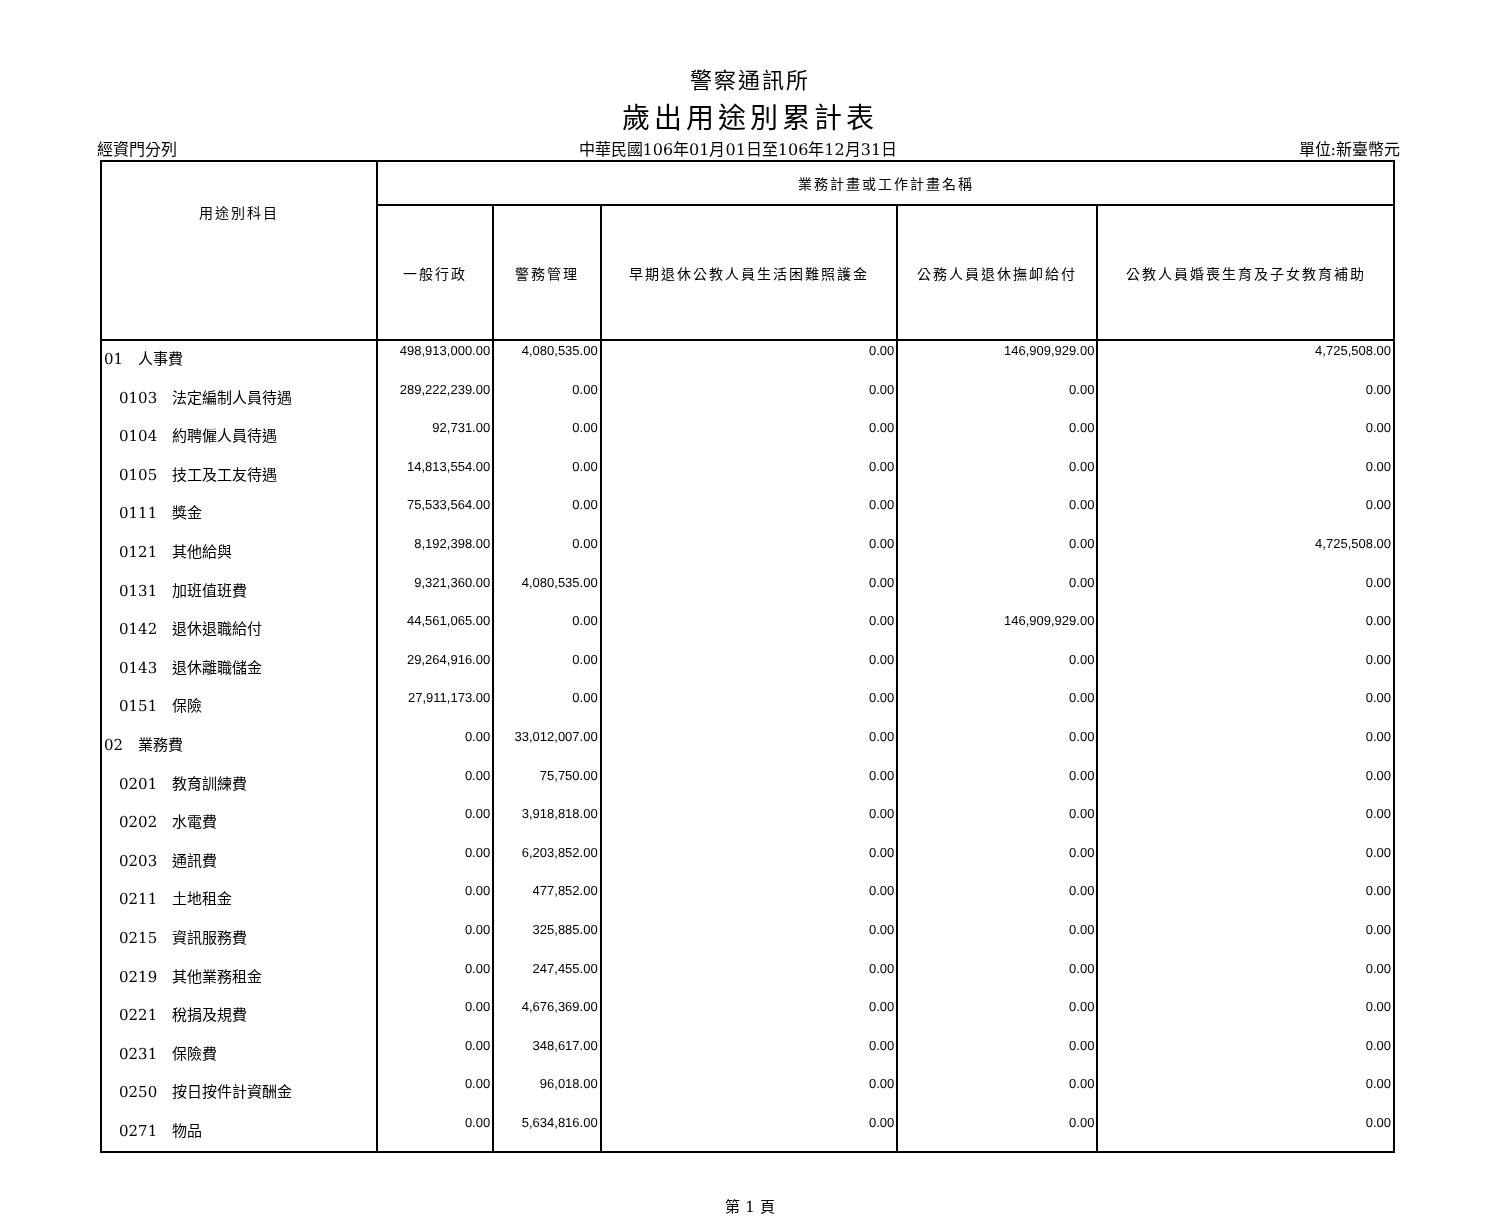警察通訊所
歲出用途別累計表
經資門分列 中華民國106年01月01日至106年12月31日 單位:新臺幣元
| 用途別科目 | 業務計畫或工作計畫名稱 | | | | |
| --- | --- | --- | --- | --- | --- |
| | 一般行政 | 警務管理 | 早期退休公教人員生活困難照護金 | 公務人員退休撫卹給付 | 公教人員婚喪生育及子女教育補助 |
| 01 人事費 | 498,913,000.00 | 4,080,535.00 | 0.00 | 146,909,929.00 | 4,725,508.00 |
| 0103 法定編制人員待遇 | 289,222,239.00 | 0.00 | 0.00 | 0.00 | 0.00 |
| 0104 約聘僱人員待遇 | 92,731.00 | 0.00 | 0.00 | 0.00 | 0.00 |
| 0105 技工及工友待遇 | 14,813,554.00 | 0.00 | 0.00 | 0.00 | 0.00 |
| 0111 獎金 | 75,533,564.00 | 0.00 | 0.00 | 0.00 | 0.00 |
| 0121 其他給與 | 8,192,398.00 | 0.00 | 0.00 | 0.00 | 4,725,508.00 |
| 0131 加班值班費 | 9,321,360.00 | 4,080,535.00 | 0.00 | 0.00 | 0.00 |
| 0142 退休退職給付 | 44,561,065.00 | 0.00 | 0.00 | 146,909,929.00 | 0.00 |
| 0143 退休離職儲金 | 29,264,916.00 | 0.00 | 0.00 | 0.00 | 0.00 |
| 0151 保險 | 27,911,173.00 | 0.00 | 0.00 | 0.00 | 0.00 |
| 02 業務費 | 0.00 | 33,012,007.00 | 0.00 | 0.00 | 0.00 |
| 0201 教育訓練費 | 0.00 | 75,750.00 | 0.00 | 0.00 | 0.00 |
| 0202 水電費 | 0.00 | 3,918,818.00 | 0.00 | 0.00 | 0.00 |
| 0203 通訊費 | 0.00 | 6,203,852.00 | 0.00 | 0.00 | 0.00 |
| 0211 土地租金 | 0.00 | 477,852.00 | 0.00 | 0.00 | 0.00 |
| 0215 資訊服務費 | 0.00 | 325,885.00 | 0.00 | 0.00 | 0.00 |
| 0219 其他業務租金 | 0.00 | 247,455.00 | 0.00 | 0.00 | 0.00 |
| 0221 稅捐及規費 | 0.00 | 4,676,369.00 | 0.00 | 0.00 | 0.00 |
| 0231 保險費 | 0.00 | 348,617.00 | 0.00 | 0.00 | 0.00 |
| 0250 按日按件計資酬金 | 0.00 | 96,018.00 | 0.00 | 0.00 | 0.00 |
| 0271 物品 | 0.00 | 5,634,816.00 | 0.00 | 0.00 | 0.00 |
第 1 頁